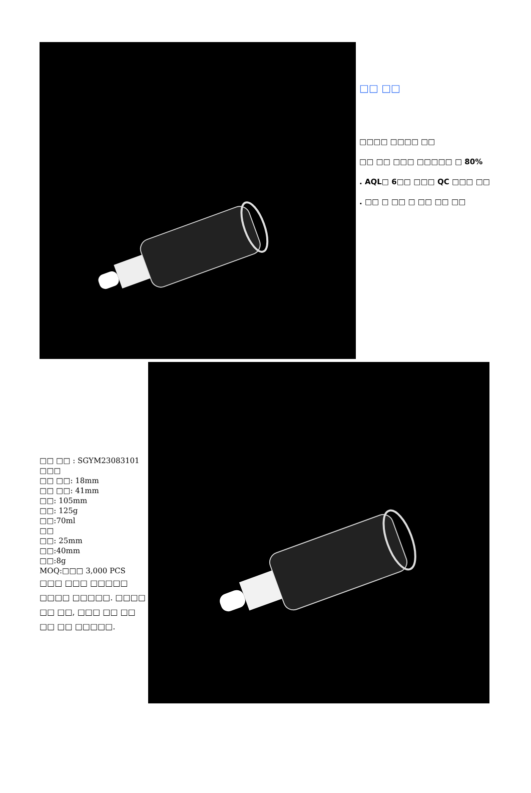□□ □□
□□□□ □□□□ □□
□□ □□ □□□ □□□□□ □ 80%
. AQL□ 6□□ □□□ QC □□□ □□
. □□ □ □□ □ □□ □□ □□
□□ □□ : SGYM23083101
□□□
□□ □□: 18mm
□□ □□: 41mm
□□: 105mm
□□: 125g
□□:70ml
□□
□□: 25mm
□□:40mm
□□:8g
MOQ:□□□ 3,000 PCS
□□□ □□□ □□□□□ □□□□ □□□□□. □□□□ □□ □□, □□□ □□ □□ □□ □□ □□□□□.